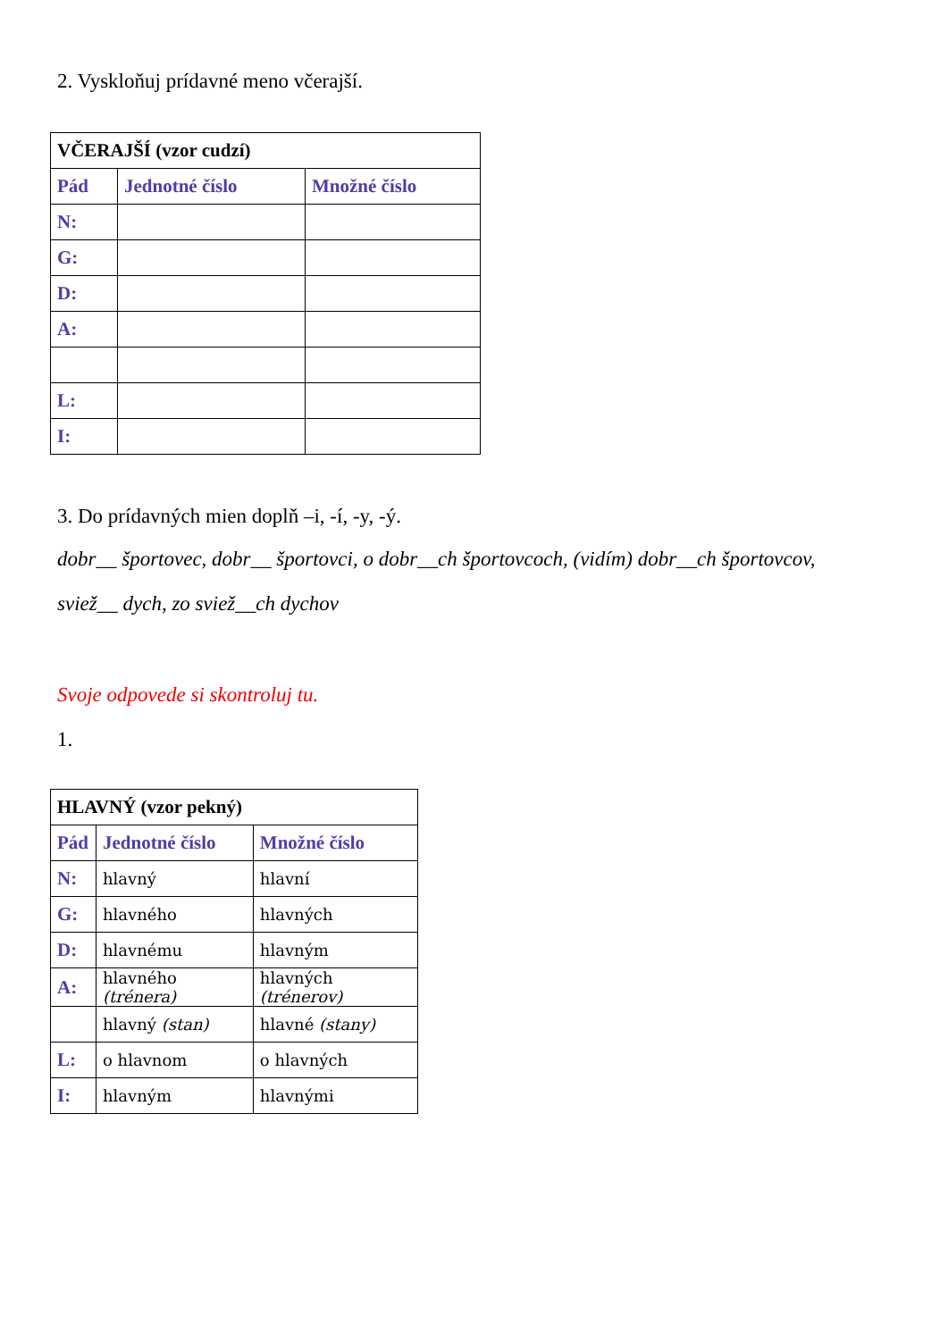2. Vyskloňuj prídavné meno včerajší.
| VČERAJŠÍ (vzor cudzí) | | |
| Pád | Jednotné číslo | Množné číslo |
| N: | | |
| G: | | |
| D: | | |
| A: | | |
| L: | | |
| I: | | |
3. Do prídavných mien doplň –i, -í, -y, -ý.
dobr__ športovec, dobr__ športovci, o dobr__ch športovcoch, (vidím) dobr__ch športovcov,
sviež__ dych, zo sviež__ch dychov
Svoje odpovede si skontroluj tu.
1.
| HLAVNÝ (vzor pekný) | | |
| Pád | Jednotné číslo | Množné číslo |
| N: | hlavný | hlavní |
| G: | hlavného | hlavných |
| D: | hlavnému | hlavným |
| A: | hlavného (trénera) | hlavných (trénerov) |
| | hlavný (stan) | hlavné (stany) |
| L: | o hlavnom | o hlavných |
| I: | hlavným | hlavnými |